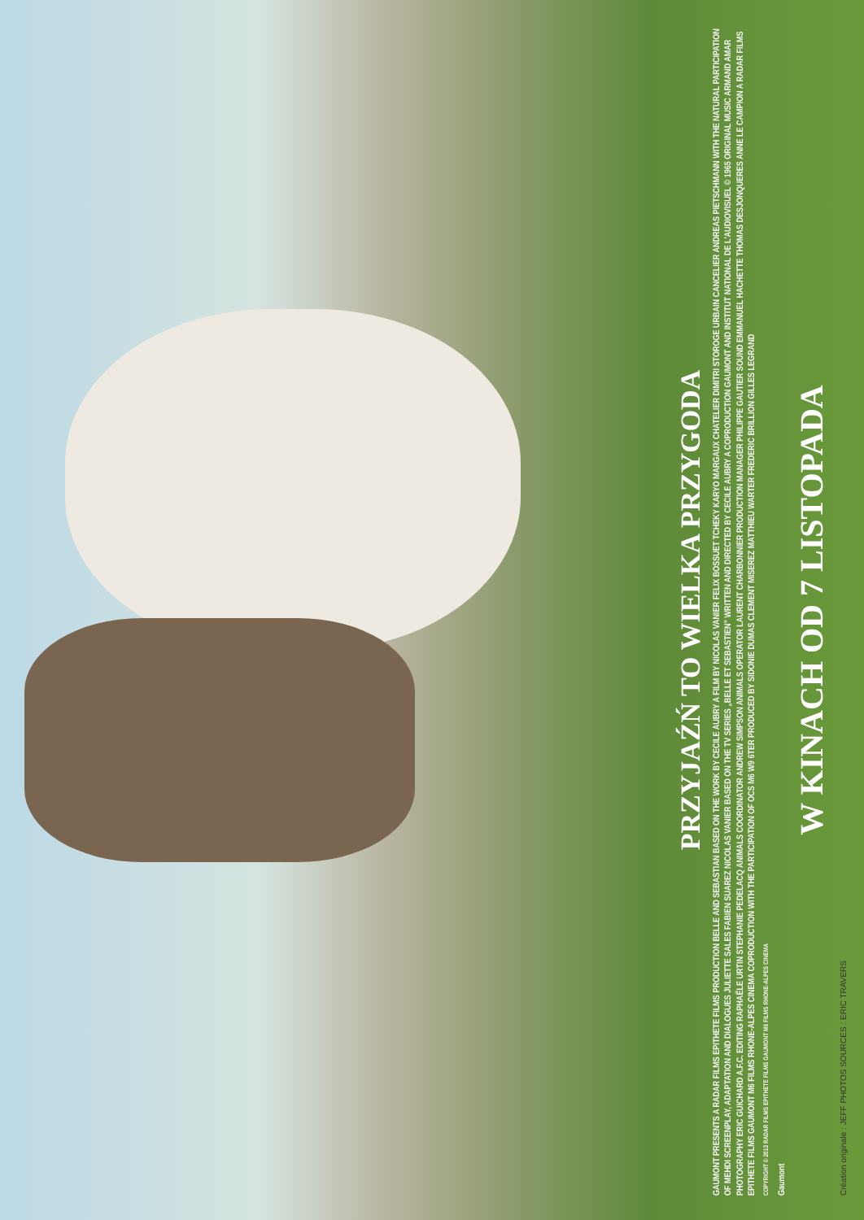PRZYJAŹŃ TO WIELKA PRZYGODA
GAUMONT PRESENTS A RADAR FILMS EPITHETE FILMS PRODUCTION BELLE AND SEBASTIAN BASED ON THE WORK BY CECILE AUBRY A FILM BY NICOLAS VANIER FELIX BOSSUET TCHEKY KARYO MARGAUX CHATELIER DIMITRI STOROGE URBAIN CANCELIER ANDREAS PIETSCHMANN WITH THE NATURAL PARTICIPATION OF MEHDI SCREENPLAY, ADAPTATION AND DIALOGUES JULIETTE SALES FABIEN SUAREZ NICOLAS VANIER BASED ON THE TV SERIES „BELLE ET SEBASTIEN” WRITTEN AND DIRECTED BY CECILE AUBRY A COPRODUCTION GAUMONT AND INSTITUT NATIONAL DE L'AUDIOVISUEL © 1965 ORIGINAL MUSIC ARMAND AMAR PHOTOGRAPHY ERIC GUICHARD A.F.C. EDITING RAPHAËLE URTIN STEPHANIE PEDELACQ ANIMALS COORDINATOR ANDREW SIMPSON ANIMALS OPERATOR LAURENT CHARBONNIER PRODUCTION MANAGER PHILIPPE GAUTIER SOUND EMMANUEL HACHETTE THOMAS DESJONQUERES ANNE LE CAMPION A RADAR FILMS EPITHETE FILMS GAUMONT M6 FILMS RHONE-ALPES CINEMA COPRODUCTION WITH THE PARTICIPATION OF OCS M6 W9 6TER PRODUCED BY SIDONIE DUMAS CLEMENT MISEREZ MATTHIEU WARTER FREDERIC BRILLION GILLES LEGRAND
COPYRIGHT © 2013 RADAR FILMS EPITHETE FILMS GAUMONT M6 FILMS RHONE-ALPES CINEMA
Gaumont
W KINACH OD 7 LISTOPADA
Création originale : JEFF PHOTOS SOURCES : ERIC TRAVERS